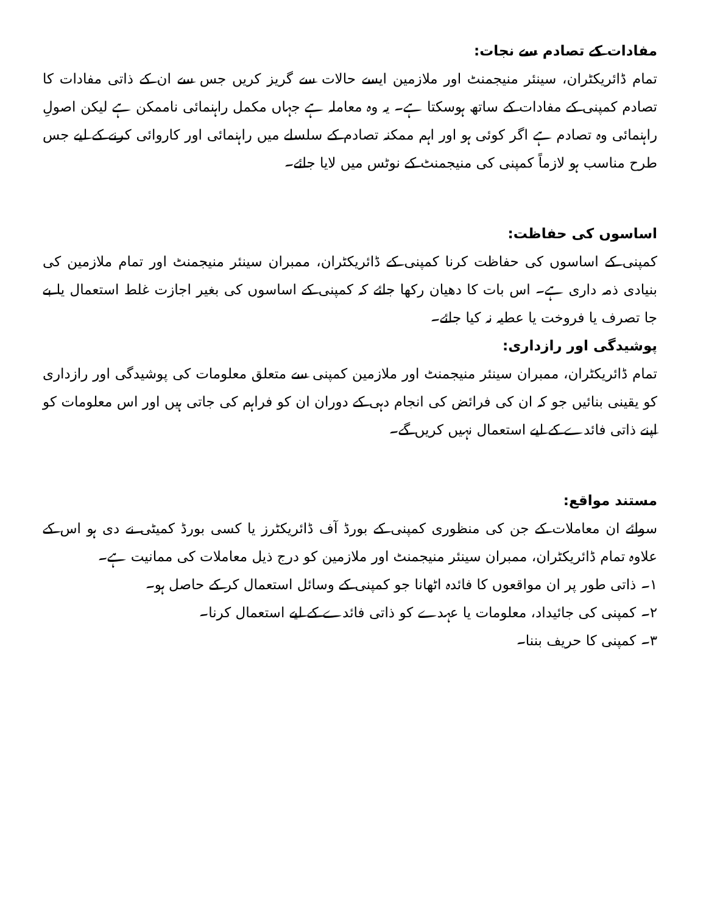مفادات کے تصادم سے نجات:
تمام ڈائریکٹران، سینئر منیجمنٹ اور ملازمین ایسے حالات سے گریز کریں جس سے ان کے ذاتی مفادات کا تصادم کمپنی کے مفادات کے ساتھ ہوسکتا ہے۔ یہ وہ معاملہ ہے جہاں مکمل راہنمائی ناممکن ہے لیکن اصولِ راہنمائی وہ تصادم ہے اگر کوئی ہو اور اہم ممکنہ تصادم کے سلسلے میں راہنمائی اور کاروائی کرنے کے لیے جس طرح مناسب ہو لازماً کمپنی کی منیجمنٹ کے نوٹس میں لایا جائے۔
اساسوں کی حفاظت:
کمپنی کے اساسوں کی حفاظت کرنا کمپنی کے ڈائریکٹران، ممبران سینئر منیجمنٹ اور تمام ملازمین کی بنیادی ذمہ داری ہے۔ اس بات کا دھیان رکھا جائے کہ کمپنی کے اساسوں کی بغیر اجازت غلط استعمال یا بے جا تصرف یا فروخت یا عطیہ نہ کیا جائے۔
پوشیدگی اور رازداری:
تمام ڈائریکٹران، ممبران سینئر منیجمنٹ اور ملازمین کمپنی سے متعلق معلومات کی پوشیدگی اور رازداری کو یقینی بنائیں جو کہ ان کی فرائض کی انجام دہی کے دوران ان کو فراہم کی جاتی ہیں اور اس معلومات کو اپنے ذاتی فائدے کے لیے استعمال نہیں کریں گے۔
مستند مواقع:
سوائے ان معاملات کے جن کی منظوری کمپنی کے بورڈ آف ڈائریکٹرز یا کسی بورڈ کمیٹی نے دی ہو اس کے علاوہ تمام ڈائریکٹران، ممبران سینئر منیجمنٹ اور ملازمین کو درج ذیل معاملات کی ممانیت ہے۔
۱۔ ذاتی طور پر ان مواقعوں کا فائدہ اٹھانا جو کمپنی کے وسائل استعمال کر کے حاصل ہو۔
۲۔ کمپنی کی جائیداد، معلومات یا عہدے کو ذاتی فائدے کے لیے استعمال کرنا۔
۳۔ کمپنی کا حریف بننا۔